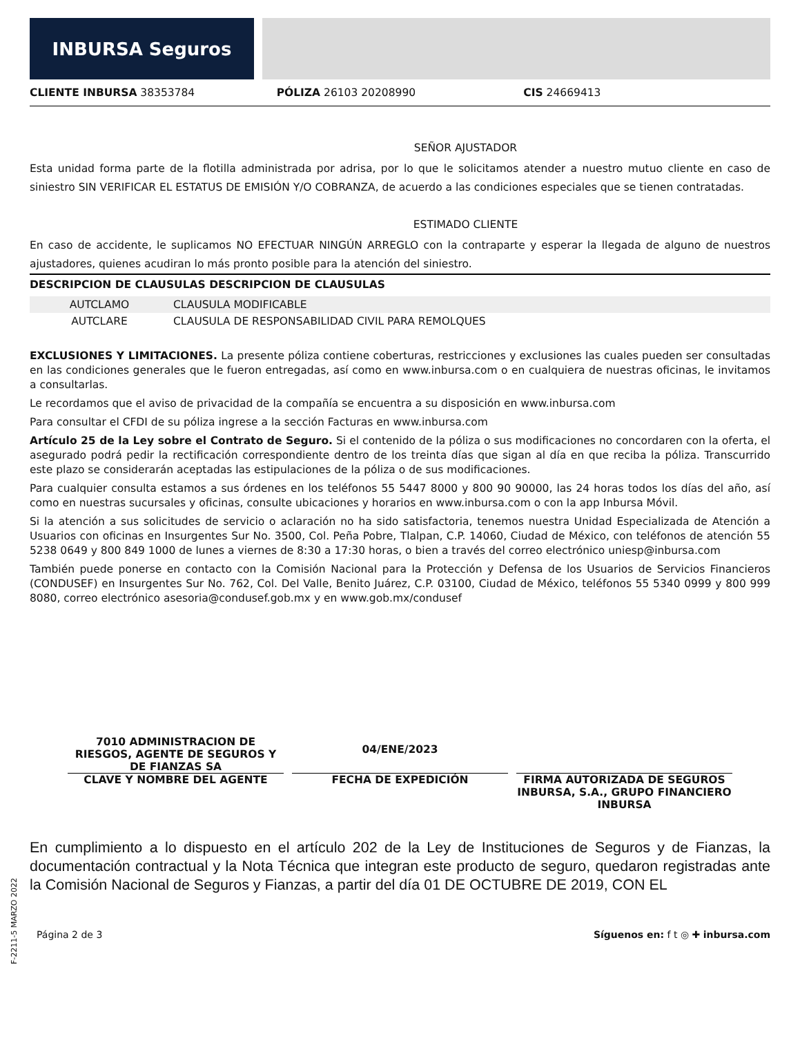INBURSA Seguros
CLIENTE INBURSA 38353784 PÓLIZA 26103 20208990 CIS 24669413
SEÑOR AJUSTADOR
Esta unidad forma parte de la flotilla administrada por adrisa, por lo que le solicitamos atender a nuestro mutuo cliente en caso de siniestro SIN VERIFICAR EL ESTATUS DE EMISIÓN Y/O COBRANZA, de acuerdo a las condiciones especiales que se tienen contratadas.
ESTIMADO CLIENTE
En caso de accidente, le suplicamos NO EFECTUAR NINGÚN ARREGLO con la contraparte y esperar la llegada de alguno de nuestros ajustadores, quienes acudiran lo más pronto posible para la atención del siniestro.
DESCRIPCION DE CLAUSULAS DESCRIPCION DE CLAUSULAS
| AUTCLAMO | CLAUSULA MODIFICABLE |
| AUTCLARE | CLAUSULA DE RESPONSABILIDAD CIVIL PARA REMOLQUES |
EXCLUSIONES Y LIMITACIONES. La presente póliza contiene coberturas, restricciones y exclusiones las cuales pueden ser consultadas en las condiciones generales que le fueron entregadas, así como en www.inbursa.com o en cualquiera de nuestras oficinas, le invitamos a consultarlas.
Le recordamos que el aviso de privacidad de la compañía se encuentra a su disposición en www.inbursa.com
Para consultar el CFDI de su póliza ingrese a la sección Facturas en www.inbursa.com
Artículo 25 de la Ley sobre el Contrato de Seguro. Si el contenido de la póliza o sus modificaciones no concordaren con la oferta, el asegurado podrá pedir la rectificación correspondiente dentro de los treinta días que sigan al día en que reciba la póliza. Transcurrido este plazo se considerarán aceptadas las estipulaciones de la póliza o de sus modificaciones.
Para cualquier consulta estamos a sus órdenes en los teléfonos 55 5447 8000 y 800 90 90000, las 24 horas todos los días del año, así como en nuestras sucursales y oficinas, consulte ubicaciones y horarios en www.inbursa.com o con la app Inbursa Móvil.
Si la atención a sus solicitudes de servicio o aclaración no ha sido satisfactoria, tenemos nuestra Unidad Especializada de Atención a Usuarios con oficinas en Insurgentes Sur No. 3500, Col. Peña Pobre, Tlalpan, C.P. 14060, Ciudad de México, con teléfonos de atención 55 5238 0649 y 800 849 1000 de lunes a viernes de 8:30 a 17:30 horas, o bien a través del correo electrónico uniesp@inbursa.com
También puede ponerse en contacto con la Comisión Nacional para la Protección y Defensa de los Usuarios de Servicios Financieros (CONDUSEF) en Insurgentes Sur No. 762, Col. Del Valle, Benito Juárez, C.P. 03100, Ciudad de México, teléfonos 55 5340 0999 y 800 999 8080, correo electrónico asesoria@condusef.gob.mx y en www.gob.mx/condusef
7010 ADMINISTRACION DE RIESGOS, AGENTE DE SEGUROS Y DE FIANZAS SA
CLAVE Y NOMBRE DEL AGENTE
04/ENE/2023
FECHA DE EXPEDICIÓN
FIRMA AUTORIZADA DE SEGUROS INBURSA, S.A., GRUPO FINANCIERO INBURSA
En cumplimiento a lo dispuesto en el artículo 202 de la Ley de Instituciones de Seguros y de Fianzas, la documentación contractual y la Nota Técnica que integran este producto de seguro, quedaron registradas ante la Comisión Nacional de Seguros y Fianzas, a partir del día 01 DE OCTUBRE DE 2019, CON EL
Página 2 de 3 Síguenos en: f t ◎ ✚ inbursa.com
F-2211-5 MARZO 2022